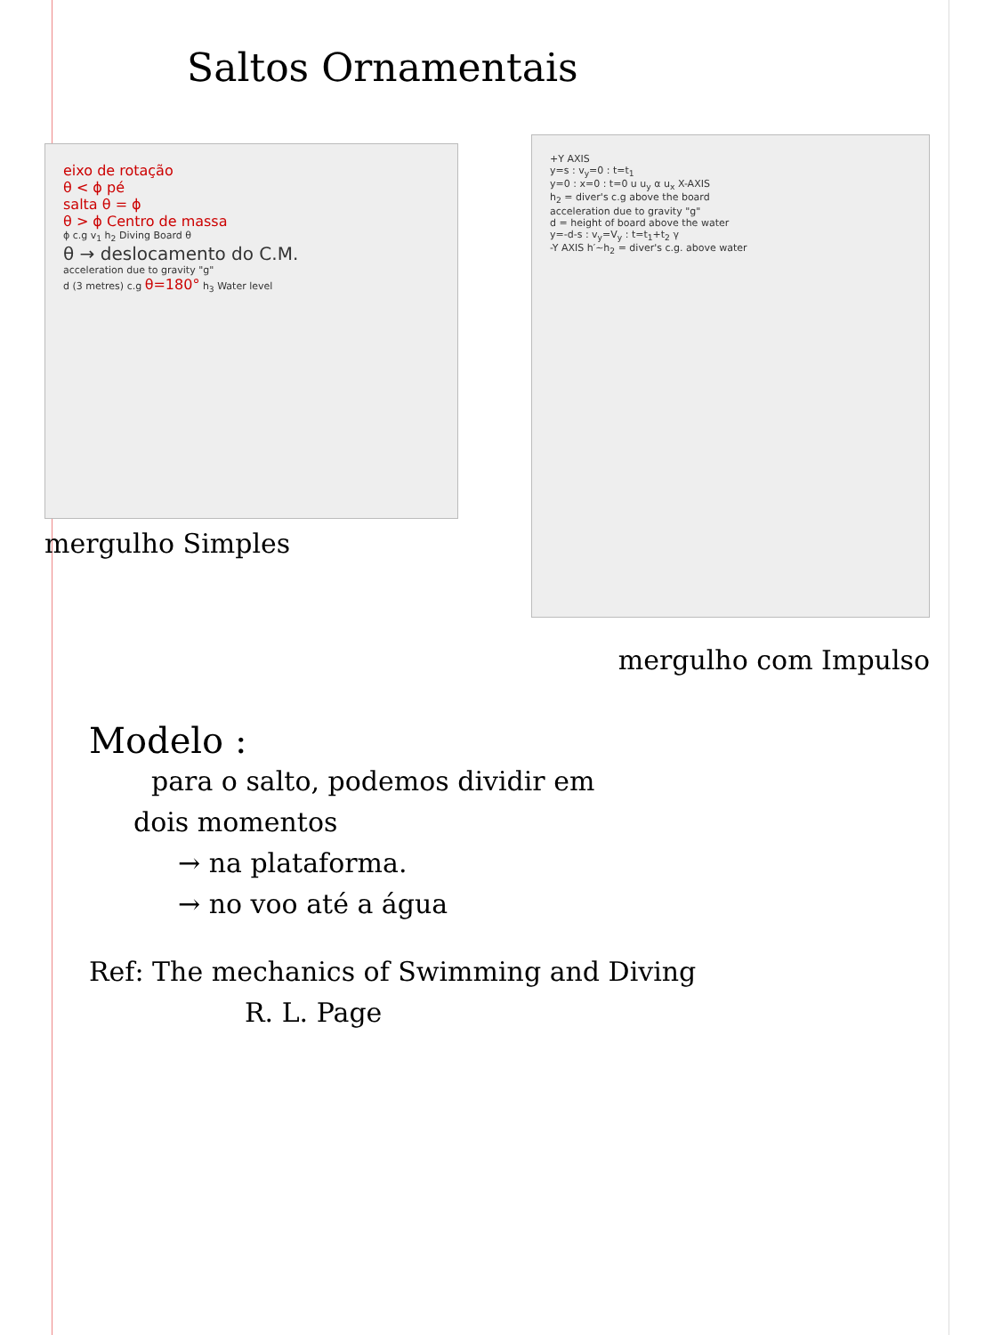Saltos Ornamentais
eixo de rotação
θ < ϕ pé
salta θ = ϕ
θ > ϕ Centro de massa
ϕ c.g v<sub>1</sub> h<sub>2</sub> Diving Board θ
θ → deslocamento do C.M.
acceleration due to gravity "g"
d (3 metres) c.g θ=180° h<sub>3</sub> Water level
mergulho Simples
+Y AXIS
y=s : v<sub>y</sub>=0 : t=t<sub>1</sub>
y=0 : x=0 : t=0 u u<sub>y</sub> α u<sub>x</sub> X-AXIS
h<sub>2</sub> = diver's c.g above the board
acceleration due to gravity "g"
d = height of board above the water
y=-d-s : v<sub>y</sub>=V<sub>y</sub> : t=t<sub>1</sub>+t<sub>2</sub> γ
-Y AXIS h′~h<sub>2</sub> = diver's c.g. above water
mergulho com Impulso
Modelo :
para o salto, podemos dividir em
dois momentos
→ na plataforma.
→ no voo até a água
Ref: The mechanics of Swimming and Diving
R. L. Page